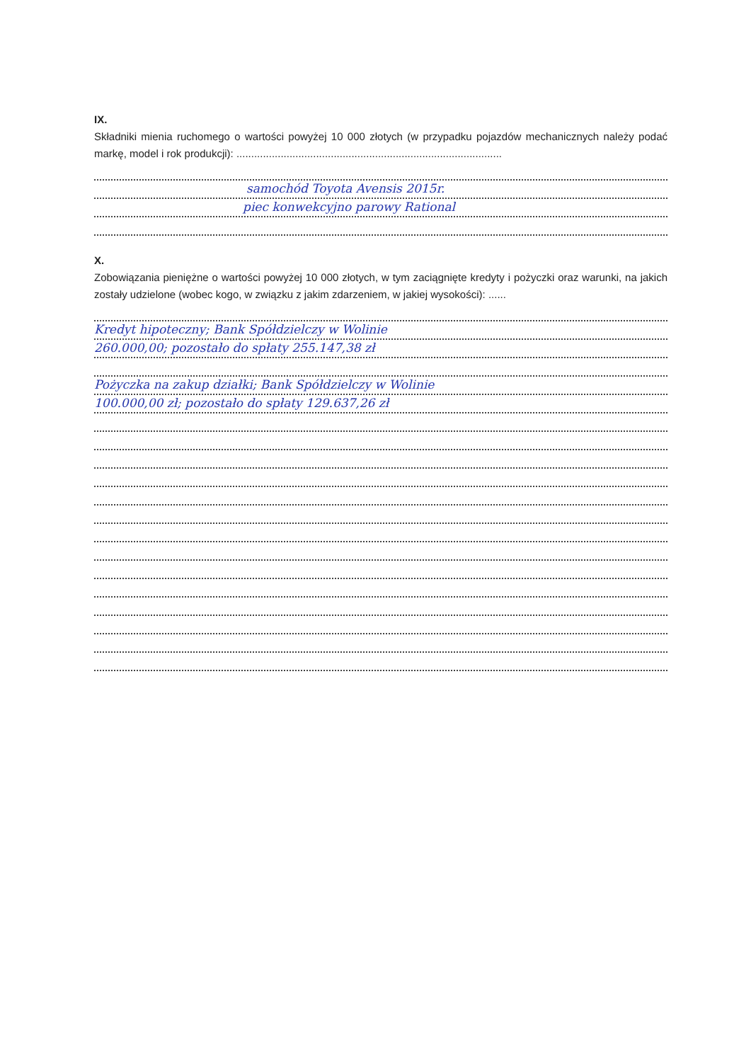IX.
Składniki mienia ruchomego o wartości powyżej 10 000 złotych (w przypadku pojazdów mechanicznych należy podać markę, model i rok produkcji): ..........................................................................................
samochód Toyota Avensis 2015r.
piec konwekcyjno parowy Rational
X.
Zobowiązania pieniężne o wartości powyżej 10 000 złotych, w tym zaciągnięte kredyty i pożyczki oraz warunki, na jakich zostały udzielone (wobec kogo, w związku z jakim zdarzeniem, w jakiej wysokości): ......
Kredyt hipoteczny; Bank Spółdzielczy w Wolinie
260.000,00; pozostało do spłaty 255.147,38 zł
Pożyczka na zakup działki; Bank Spółdzielczy w Wolinie
100.000,00 zł; pozostało do spłaty 129.637,26 zł